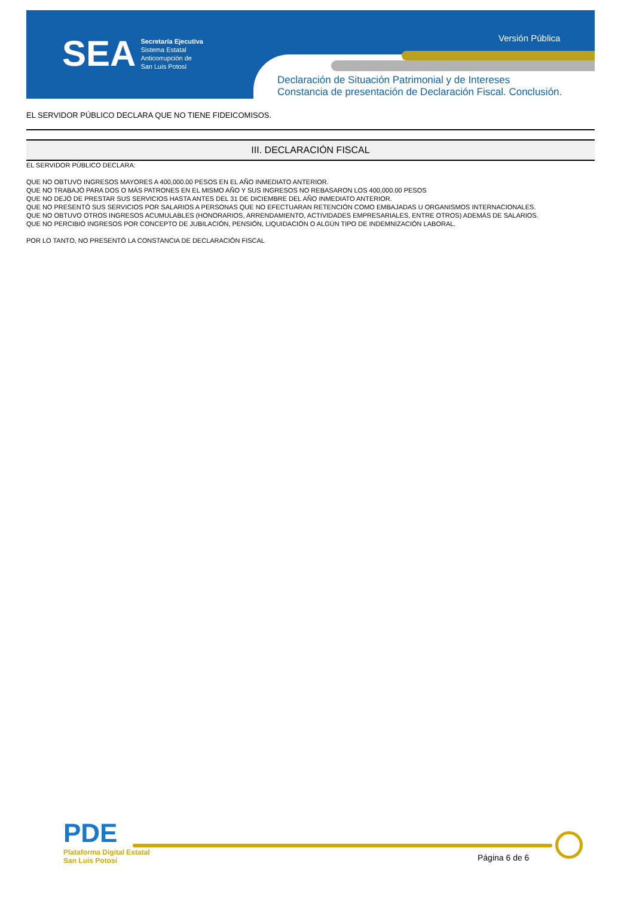SEA
Secretaría Ejecutiva
Sistema Estatal
Anticorrupción de
San Luis Potosí
Versión Pública
Declaración de Situación Patrimonial y de Intereses
Constancia de presentación de Declaración Fiscal. Conclusión.
EL SERVIDOR PÚBLICO DECLARA QUE NO TIENE FIDEICOMISOS.
III. DECLARACIÓN FISCAL
EL SERVIDOR PÚBLICO DECLARA:
QUE NO OBTUVO INGRESOS MAYORES A 400,000.00 PESOS EN EL AÑO INMEDIATO ANTERIOR.
QUE NO TRABAJÓ PARA DOS O MÁS PATRONES EN EL MISMO AÑO Y SUS INGRESOS NO REBASARON LOS 400,000.00 PESOS
QUE NO DEJÓ DE PRESTAR SUS SERVICIOS HASTA ANTES DEL 31 DE DICIEMBRE DEL AÑO INMEDIATO ANTERIOR.
QUE NO PRESENTÓ SUS SERVICIOS POR SALARIOS A PERSONAS QUE NO EFECTUARAN RETENCIÓN COMO EMBAJADAS U ORGANISMOS INTERNACIONALES.
QUE NO OBTUVO OTROS INGRESOS ACUMULABLES (HONORARIOS, ARRENDAMIENTO, ACTIVIDADES EMPRESARIALES, ENTRE OTROS) ADEMÁS DE SALARIOS.
QUE NO PERCIBIÓ INGRESOS POR CONCEPTO DE JUBILACIÓN, PENSIÓN, LIQUIDACIÓN O ALGÚN TIPO DE INDEMNIZACIÓN LABORAL.
POR LO TANTO, NO PRESENTÓ LA CONSTANCIA DE DECLARACIÓN FISCAL
PDE
Plataforma Digital Estatal
San Luis Potosí
Página 6 de 6